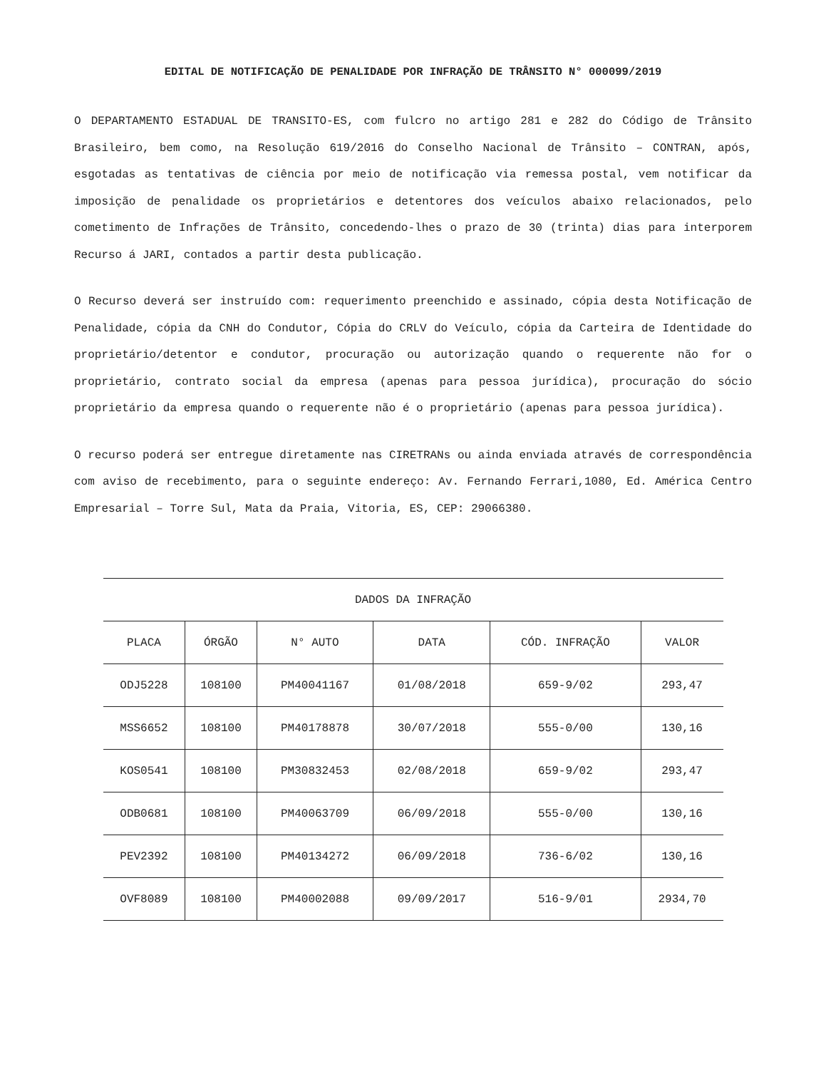EDITAL DE NOTIFICAÇÃO DE PENALIDADE POR INFRAÇÃO DE TRÂNSITO N° 000099/2019
O DEPARTAMENTO ESTADUAL DE TRANSITO-ES, com fulcro no artigo 281 e 282 do Código de Trânsito Brasileiro, bem como, na Resolução 619/2016 do Conselho Nacional de Trânsito – CONTRAN, após, esgotadas as tentativas de ciência por meio de notificação via remessa postal, vem notificar da imposição de penalidade os proprietários e detentores dos veículos abaixo relacionados, pelo cometimento de Infrações de Trânsito, concedendo-lhes o prazo de 30 (trinta) dias para interporem Recurso á JARI, contados a partir desta publicação.
O Recurso deverá ser instruído com: requerimento preenchido e assinado, cópia desta Notificação de Penalidade, cópia da CNH do Condutor, Cópia do CRLV do Veículo, cópia da Carteira de Identidade do proprietário/detentor e condutor, procuração ou autorização quando o requerente não for o proprietário, contrato social da empresa (apenas para pessoa jurídica), procuração do sócio proprietário da empresa quando o requerente não é o proprietário (apenas para pessoa jurídica).
O recurso poderá ser entregue diretamente nas CIRETRANs ou ainda enviada através de correspondência com aviso de recebimento, para o seguinte endereço: Av. Fernando Ferrari,1080, Ed. América Centro Empresarial – Torre Sul, Mata da Praia, Vitoria, ES, CEP: 29066380.
| DADOS DA INFRAÇÃO | | | | | |
| --- | --- | --- | --- | --- | --- |
| PLACA | ÓRGÃO | N° AUTO | DATA | CÓD. INFRAÇÃO | VALOR |
| ODJ5228 | 108100 | PM40041167 | 01/08/2018 | 659-9/02 | 293,47 |
| MSS6652 | 108100 | PM40178878 | 30/07/2018 | 555-0/00 | 130,16 |
| KOS0541 | 108100 | PM30832453 | 02/08/2018 | 659-9/02 | 293,47 |
| ODB0681 | 108100 | PM40063709 | 06/09/2018 | 555-0/00 | 130,16 |
| PEV2392 | 108100 | PM40134272 | 06/09/2018 | 736-6/02 | 130,16 |
| OVF8089 | 108100 | PM40002088 | 09/09/2017 | 516-9/01 | 2934,70 |